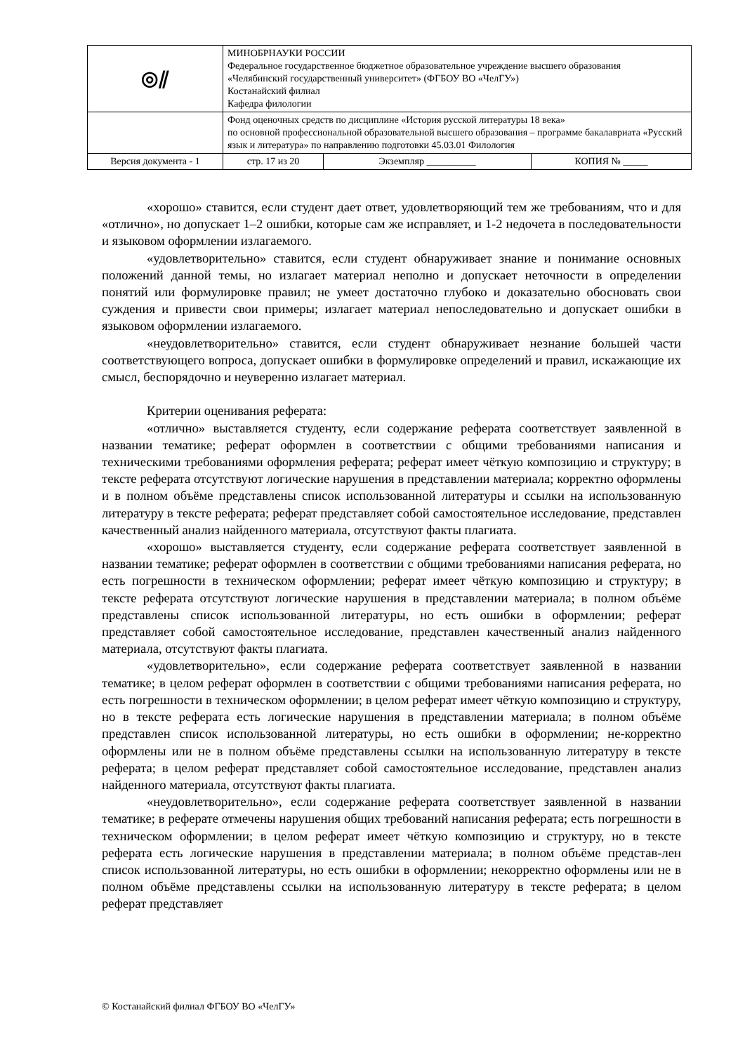| ◎⫽ | МИНОБРНАУКИ РОССИИ Федеральное государственное бюджетное образовательное учреждение высшего образования «Челябинский государственный университет» (ФГБОУ ВО «ЧелГУ») Костанайский филиал Кафедра филологии | | |
| | Фонд оценочных средств по дисциплине «История русской литературы 18 века» по основной профессиональной образовательной высшего образования – программе бакалавриата «Русский язык и литература» по направлению подготовки 45.03.01 Филология | | |
| Версия документа - 1 | стр. 17 из 20 | Экземпляр __________ | КОПИЯ № _____ |
«хорошо» ставится, если студент дает ответ, удовлетворяющий тем же требованиям, что и для «отлично», но допускает 1–2 ошибки, которые сам же исправляет, и 1-2 недочета в последовательности и языковом оформлении излагаемого.
«удовлетворительно» ставится, если студент обнаруживает знание и понимание основных положений данной темы, но излагает материал неполно и допускает неточности в определении понятий или формулировке правил; не умеет достаточно глубоко и доказательно обосновать свои суждения и привести свои примеры; излагает материал непоследовательно и допускает ошибки в языковом оформлении излагаемого.
«неудовлетворительно» ставится, если студент обнаруживает незнание большей части соответствующего вопроса, допускает ошибки в формулировке определений и правил, искажающие их смысл, беспорядочно и неуверенно излагает материал.
Критерии оценивания реферата:
«отлично» выставляется студенту, если содержание реферата соответствует заявленной в названии тематике; реферат оформлен в соответствии с общими требованиями написания и техническими требованиями оформления реферата; реферат имеет чёткую композицию и структуру; в тексте реферата отсутствуют логические нарушения в представлении материала; корректно оформлены и в полном объёме представлены список использованной литературы и ссылки на использованную литературу в тексте реферата; реферат представляет собой самостоятельное исследование, представлен качественный анализ найденного материала, отсутствуют факты плагиата.
«хорошо» выставляется студенту, если содержание реферата соответствует заявленной в названии тематике; реферат оформлен в соответствии с общими требованиями написания реферата, но есть погрешности в техническом оформлении; реферат имеет чёткую композицию и структуру; в тексте реферата отсутствуют логические нарушения в представлении материала; в полном объёме представлены список использованной литературы, но есть ошибки в оформлении; реферат представляет собой самостоятельное исследование, представлен качественный анализ найденного материала, отсутствуют факты плагиата.
«удовлетворительно», если содержание реферата соответствует заявленной в названии тематике; в целом реферат оформлен в соответствии с общими требованиями написания реферата, но есть погрешности в техническом оформлении; в целом реферат имеет чёткую композицию и структуру, но в тексте реферата есть логические нарушения в представлении материала; в полном объёме представлен список использованной литературы, но есть ошибки в оформлении; не-корректно оформлены или не в полном объёме представлены ссылки на использованную литературу в тексте реферата; в целом реферат представляет собой самостоятельное исследование, представлен анализ найденного материала, отсутствуют факты плагиата.
«неудовлетворительно», если содержание реферата соответствует заявленной в названии тематике; в реферате отмечены нарушения общих требований написания реферата; есть погрешности в техническом оформлении; в целом реферат имеет чёткую композицию и структуру, но в тексте реферата есть логические нарушения в представлении материала; в полном объёме представ-лен список использованной литературы, но есть ошибки в оформлении; некорректно оформлены или не в полном объёме представлены ссылки на использованную литературу в тексте реферата; в целом реферат представляет
© Костанайский филиал ФГБОУ ВО «ЧелГУ»